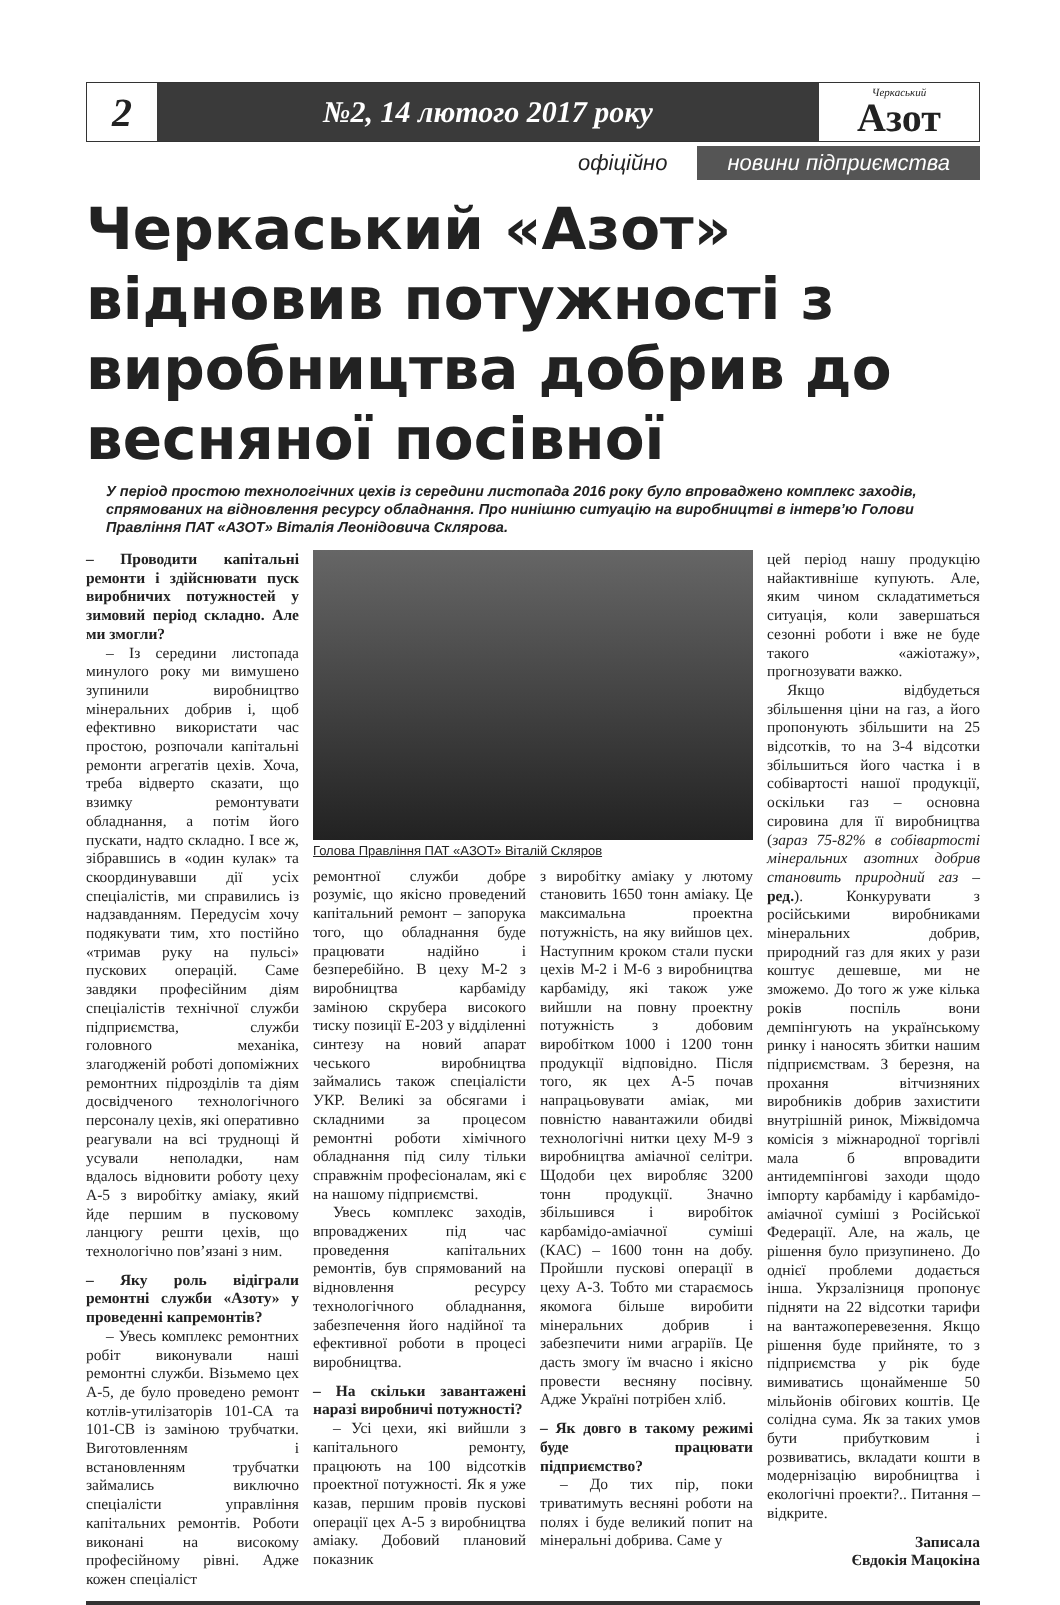2
№2, 14 лютого 2017 року
Черкаський
Азот
офіційно новини підприємства
Черкаський «Азот» відновив потужності з виробництва добрив до весняної посівної
У період простою технологічних цехів із середини листопада 2016 року було впроваджено комплекс заходів, спрямованих на відновлення ресурсу обладнання. Про нинішню ситуацію на виробництві в інтерв’ю Голови Правління ПАТ «АЗОТ» Віталія Леонідовича Склярова.
– Проводити капітальні ремонти і здійснювати пуск виробничих потужностей у зимовий період складно. Але ми змогли?
– Із середини листопада минулого року ми вимушено зупинили виробництво мінеральних добрив і, щоб ефективно використати час простою, розпочали капітальні ремонти агрегатів цехів. Хоча, треба відверто сказати, що взимку ремонтувати обладнання, а потім його пускати, надто складно. І все ж, зібравшись в «один кулак» та скоординувавши дії усіх спеціалістів, ми справились із надзавданням. Передусім хочу подякувати тим, хто постійно «тримав руку на пульсі» пускових операцій. Саме завдяки професійним діям спеціалістів технічної служби підприємства, служби головного механіка, злагодженій роботі допоміжних ремонтних підрозділів та діям досвідченого технологічного персоналу цехів, які оперативно реагували на всі труднощі й усували неполадки, нам вдалось відновити роботу цеху А-5 з виробітку аміаку, який йде першим в пусковому ланцюгу решти цехів, що технологічно пов’язані з ним.
– Яку роль відіграли ремонтні служби «Азоту» у проведенні капремонтів?
– Увесь комплекс ремонтних робіт виконували наші ремонтні служби. Візьмемо цех А-5, де було проведено ремонт котлів-утилізаторів 101-СА та 101-СВ із заміною трубчатки. Виготовленням і встановленням трубчатки займались виключно спеціалісти управління капітальних ремонтів. Роботи виконані на високому професійному рівні. Адже кожен спеціаліст
Голова Правління ПАТ «АЗОТ» Віталій Скляров
ремонтної служби добре розуміє, що якісно проведений капітальний ремонт – запорука того, що обладнання буде працювати надійно і безперебійно. В цеху М-2 з виробництва карбаміду заміною скрубера високого тиску позиції Е-203 у відділенні синтезу на новий апарат чеського виробництва займались також спеціалісти УКР. Великі за обсягами і складними за процесом ремонтні роботи хімічного обладнання під силу тільки справжнім професіоналам, які є на нашому підприємстві.
Увесь комплекс заходів, впроваджених під час проведення капітальних ремонтів, був спрямований на відновлення ресурсу технологічного обладнання, забезпечення його надійної та ефективної роботи в процесі виробництва.
– На скільки завантажені наразі виробничі потужності?
– Усі цехи, які вийшли з капітального ремонту, працюють на 100 відсотків проектної потужності. Як я уже казав, першим провів пускові операції цех А-5 з виробництва аміаку. Добовий плановий показник
з виробітку аміаку у лютому становить 1650 тонн аміаку. Це максимальна проектна потужність, на яку вийшов цех. Наступним кроком стали пуски цехів М-2 і М-6 з виробництва карбаміду, які також уже вийшли на повну проектну потужність з добовим виробітком 1000 і 1200 тонн продукції відповідно. Після того, як цех А-5 почав напрацьовувати аміак, ми повністю навантажили обидві технологічні нитки цеху М-9 з виробництва аміачної селітри. Щодоби цех виробляє 3200 тонн продукції. Значно збільшився і виробіток карбамідо-аміачної суміші (КАС) – 1600 тонн на добу. Пройшли пускові операції в цеху А-3. Тобто ми стараємось якомога більше виробити мінеральних добрив і забезпечити ними аграріїв. Це дасть змогу їм вчасно і якісно провести весняну посівну. Адже Україні потрібен хліб.
– Як довго в такому режимі буде працювати підприємство?
– До тих пір, поки триватимуть весняні роботи на полях і буде великий попит на мінеральні добрива. Саме у
цей період нашу продукцію найактивніше купують. Але, яким чином складатиметься ситуація, коли завершаться сезонні роботи і вже не буде такого «ажіотажу», прогнозувати важко.
Якщо відбудеться збільшення ціни на газ, а його пропонують збільшити на 25 відсотків, то на 3-4 відсотки збільшиться його частка і в собівартості нашої продукції, оскільки газ – основна сировина для її виробництва (зараз 75-82% в собівартості мінеральних азотних добрив становить природний газ – ред.). Конкурувати з російськими виробниками мінеральних добрив, природний газ для яких у рази коштує дешевше, ми не зможемо. До того ж уже кілька років поспіль вони демпінгують на українському ринку і наносять збитки нашим підприємствам. З березня, на прохання вітчизняних виробників добрив захистити внутрішній ринок, Міжвідомча комісія з міжнародної торгівлі мала б впровадити антидемпінгові заходи щодо імпорту карбаміду і карбамідо-аміачної суміші з Російської Федерації. Але, на жаль, це рішення було призупинено. До однієї проблеми додається інша. Укрзалізниця пропонує підняти на 22 відсотки тарифи на вантажоперевезення. Якщо рішення буде прийняте, то з підприємства у рік буде вимиватись щонайменше 50 мільйонів обігових коштів. Це солідна сума. Як за таких умов бути прибутковим і розвиватись, вкладати кошти в модернізацію виробництва і екологічні проекти?.. Питання – відкрите.
Записала
Євдокія Мацокіна